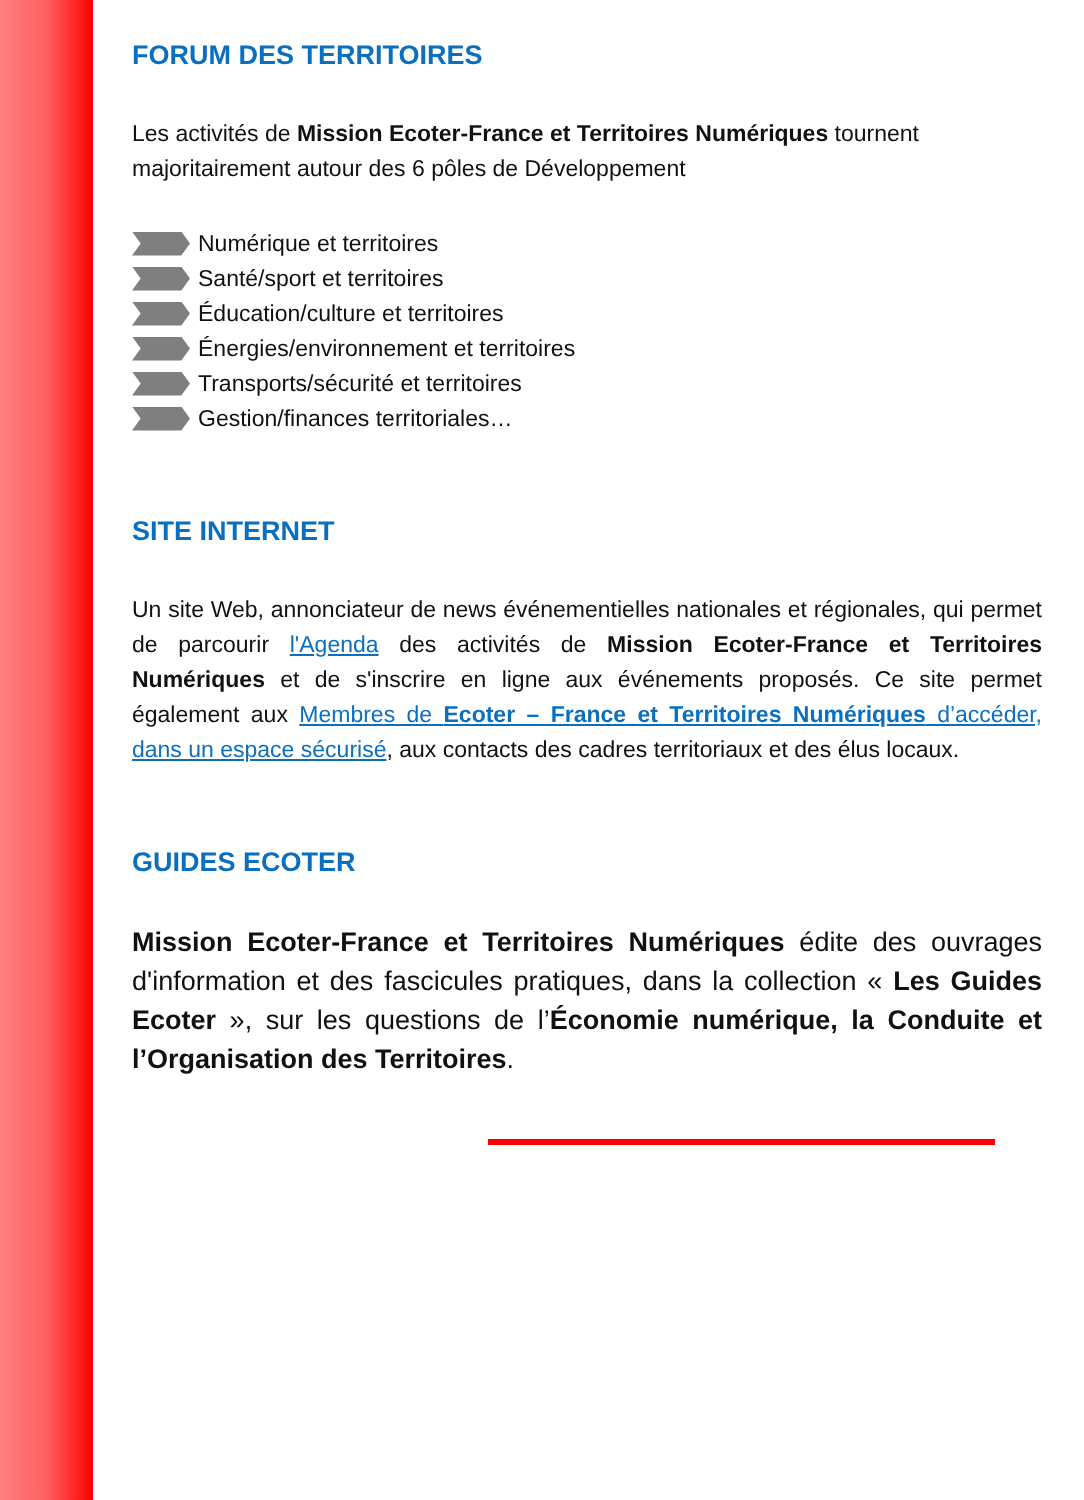FORUM DES TERRITOIRES
Les activités de Mission Ecoter-France et Territoires Numériques tournent majoritairement autour des 6 pôles de Développement
Numérique et territoires
Santé/sport et territoires
Éducation/culture et territoires
Énergies/environnement et territoires
Transports/sécurité et territoires
Gestion/finances territoriales…
SITE INTERNET
Un site Web, annonciateur de news événementielles nationales et régionales, qui permet de parcourir l'Agenda des activités de Mission Ecoter-France et Territoires Numériques et de s'inscrire en ligne aux événements proposés. Ce site permet également aux Membres de Ecoter – France et Territoires Numériques d’accéder, dans un espace sécurisé, aux contacts des cadres territoriaux et des élus locaux.
GUIDES ECOTER
Mission Ecoter-France et Territoires Numériques édite des ouvrages d'information et des fascicules pratiques, dans la collection « Les Guides Ecoter », sur les questions de l’Économie numérique, la Conduite et l’Organisation des Territoires.